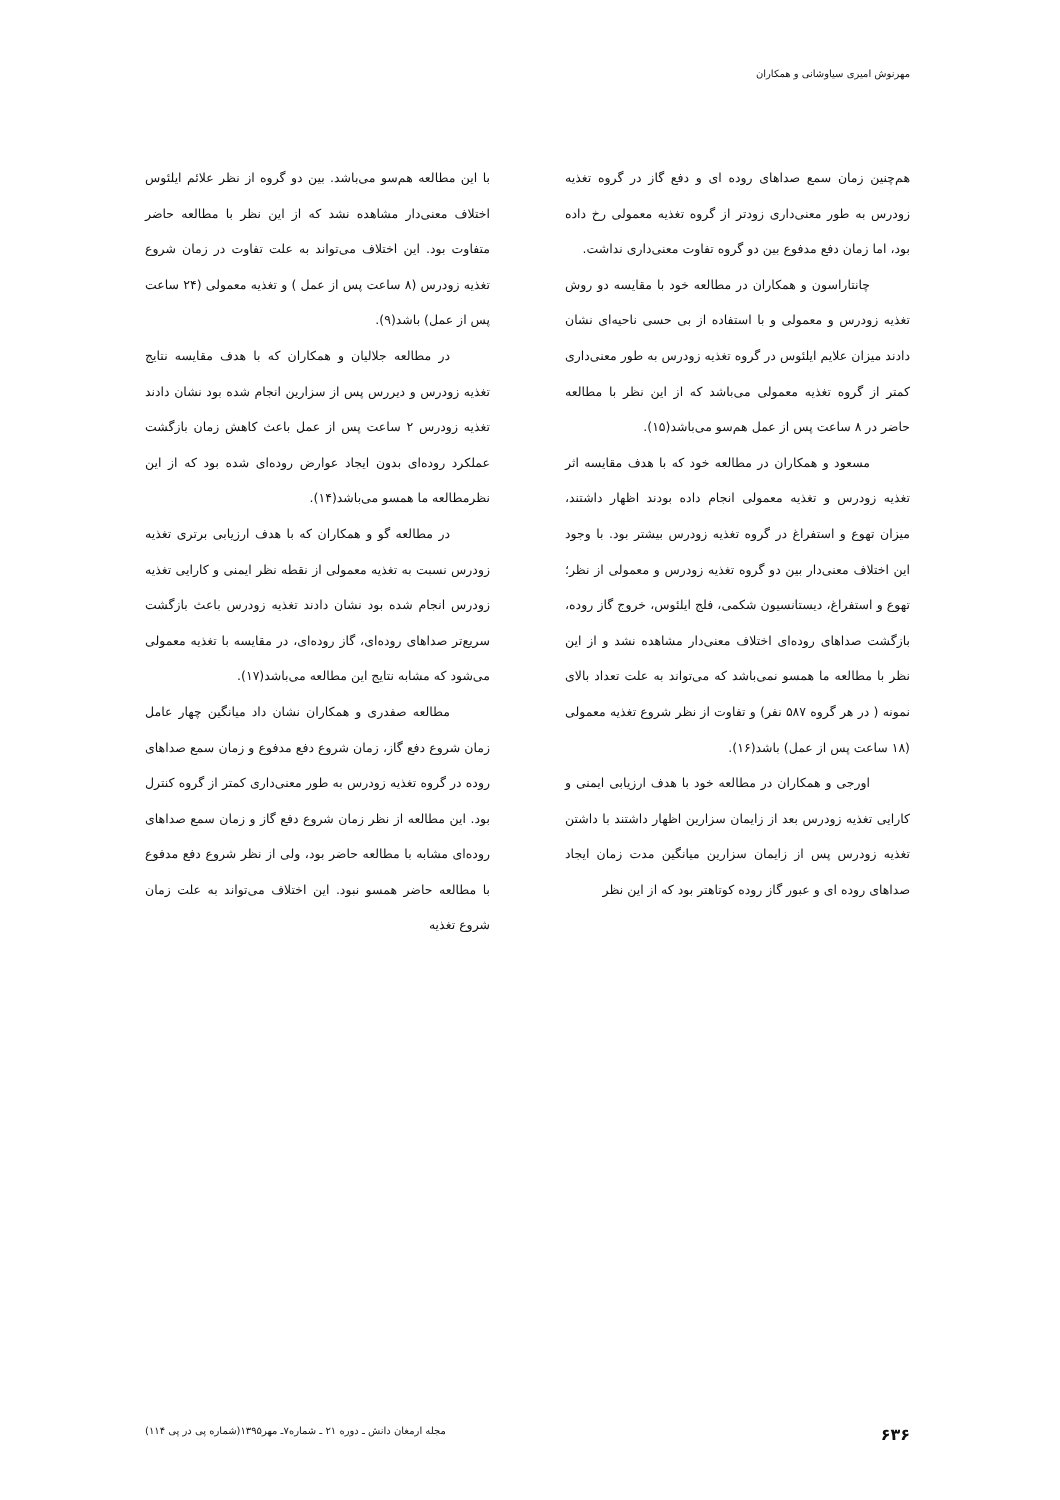مهرنوش امیری سیاوشانی و همکاران
هم‌چنین زمان سمع صداهای روده ای و دفع گاز در گروه تغذیه زودرس به طور معنی‌داری زودتر از گروه تغذیه معمولی رخ داده بود، اما زمان دفع مدفوع بین دو گروه تفاوت معنی‌داری نداشت.
چانتاراسون و همکاران در مطالعه خود با مقایسه دو روش تغذیه زودرس و معمولی و با استفاده از بی حسی ناحیه‌ای نشان دادند میزان علایم ایلئوس در گروه تغذیه زودرس به طور معنی‌داری کمتر از گروه تغذیه معمولی می‌باشد که از این نظر با مطالعه حاضر در ۸ ساعت پس از عمل هم‌سو می‌باشد(۱۵).
مسعود و همکاران در مطالعه خود که با هدف مقایسه اثر تغذیه زودرس و تغذیه معمولی انجام داده بودند اظهار داشتند، میزان تهوع و استفراغ در گروه تغذیه زودرس بیشتر بود. با وجود این اختلاف معنی‌دار بین دو گروه تغذیه زودرس و معمولی از نظر؛ تهوع و استفراغ، دیستانسیون شکمی، فلج ایلئوس، خروج گاز روده، بازگشت صداهای روده‌ای اختلاف معنی‌دار مشاهده نشد و از این نظر با مطالعه ما همسو نمی‌باشد که می‌تواند به علت تعداد بالای نمونه ( در هر گروه ۵۸۷ نفر) و تفاوت از نظر شروع تغذیه معمولی (۱۸ ساعت پس از عمل) باشد(۱۶).
اورجی و همکاران در مطالعه خود با هدف ارزیابی ایمنی و کارایی تغذیه زودرس بعد از زایمان سزارین اظهار داشتند با داشتن تغذیه زودرس پس از زایمان سزارین میانگین مدت زمان ایجاد صداهای روده ای و عبور گاز روده کوتاهتر بود که از این نظر
با این مطالعه هم‌سو می‌باشد. بین دو گروه از نظر علائم ایلئوس اختلاف معنی‌دار مشاهده نشد که از این نظر با مطالعه حاضر متفاوت بود. این اختلاف می‌تواند به علت تفاوت در زمان شروع تغذیه زودرس (۸ ساعت پس از عمل ) و تغذیه معمولی (۲۴ ساعت پس از عمل) باشد(۹).
در مطالعه جلالیان و همکاران که با هدف مقایسه نتایج تغذیه زودرس و دیررس پس از سزارین انجام شده بود نشان دادند تغذیه زودرس ۲ ساعت پس از عمل باعث کاهش زمان بازگشت عملکرد روده‌ای بدون ایجاد عوارض روده‌ای شده بود که از این نظرمطالعه ما همسو می‌باشد(۱۴).
در مطالعه گو و همکاران که با هدف ارزیابی برتری تغذیه زودرس نسبت به تغذیه معمولی از نقطه نظر ایمنی و کارایی تغذیه زودرس انجام شده بود نشان دادند تغذیه زودرس باعث بازگشت سریع‌تر صداهای روده‌ای، گاز روده‌ای، در مقایسه با تغذیه معمولی می‌شود که مشابه نتایج این مطالعه می‌باشد(۱۷).
مطالعه صفدری و همکاران نشان داد میانگین چهار عامل زمان شروع دفع گاز، زمان شروع دفع مدفوع و زمان سمع صداهای روده در گروه تغذیه زودرس به طور معنی‌داری کمتر از گروه کنترل بود. این مطالعه از نظر زمان شروع دفع گاز و زمان سمع صداهای روده‌ای مشابه با مطالعه حاضر بود، ولی از نظر شروع دفع مدفوع با مطالعه حاضر همسو نبود. این اختلاف می‌تواند به علت زمان شروع تغذیه
۶۳۶ مجله ارمغان دانش ـ دوره ۲۱ ـ شماره۷ـ مهر۱۳۹۵(شماره پی در پی ۱۱۴)